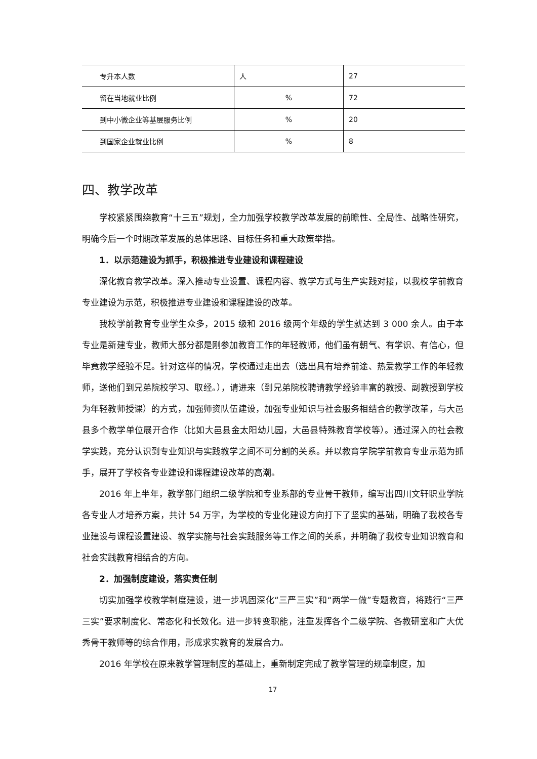| 专升本人数 | 人 | 27 |
| 留在当地就业比例 | % | 72 |
| 到中小微企业等基层服务比例 | % | 20 |
| 到国家企业就业比例 | % | 8 |
四、教学改革
学校紧紧围绕教育“十三五”规划，全力加强学校教学改革发展的前瞻性、全局性、战略性研究，明确今后一个时期改革发展的总体思路、目标任务和重大政策举措。
1．以示范建设为抓手，积极推进专业建设和课程建设
深化教育教学改革。深入推动专业设置、课程内容、教学方式与生产实践对接，以我校学前教育专业建设为示范，积极推进专业建设和课程建设的改革。
我校学前教育专业学生众多，2015 级和 2016 级两个年级的学生就达到 3 000 余人。由于本专业是新建专业，教师大部分都是刚参加教育工作的年轻教师，他们虽有朝气、有学识、有信心，但毕竟教学经验不足。针对这样的情况，学校通过走出去（选出具有培养前途、热爱教学工作的年轻教师，送他们到兄弟院校学习、取经。），请进来（到兄弟院校聘请教学经验丰富的教授、副教授到学校为年轻教师授课）的方式，加强师资队伍建设，加强专业知识与社会服务相结合的教学改革，与大邑县多个教学单位展开合作（比如大邑县金太阳幼儿园，大邑县特殊教育学校等）。通过深入的社会教学实践，充分认识到专业知识与实践教学之间不可分割的关系。并以教育学院学前教育专业示范为抓手，展开了学校各专业建设和课程建设改革的高潮。
2016 年上半年，教学部门组织二级学院和专业系部的专业骨干教师，编写出四川文轩职业学院各专业人才培养方案，共计 54 万字，为学校的专业化建设方向打下了坚实的基础，明确了我校各专业建设与课程设置建设、教学实施与社会实践服务等工作之间的关系，并明确了我校专业知识教育和社会实践教育相结合的方向。
2．加强制度建设，落实责任制
切实加强学校教学制度建设，进一步巩固深化“三严三实”和“两学一做”专题教育，将践行“三严三实”要求制度化、常态化和长效化。进一步转变职能，注重发挥各个二级学院、各教研室和广大优秀骨干教师等的综合作用，形成求实教育的发展合力。
2016 年学校在原来教学管理制度的基础上，重新制定完成了教学管理的规章制度，加
17